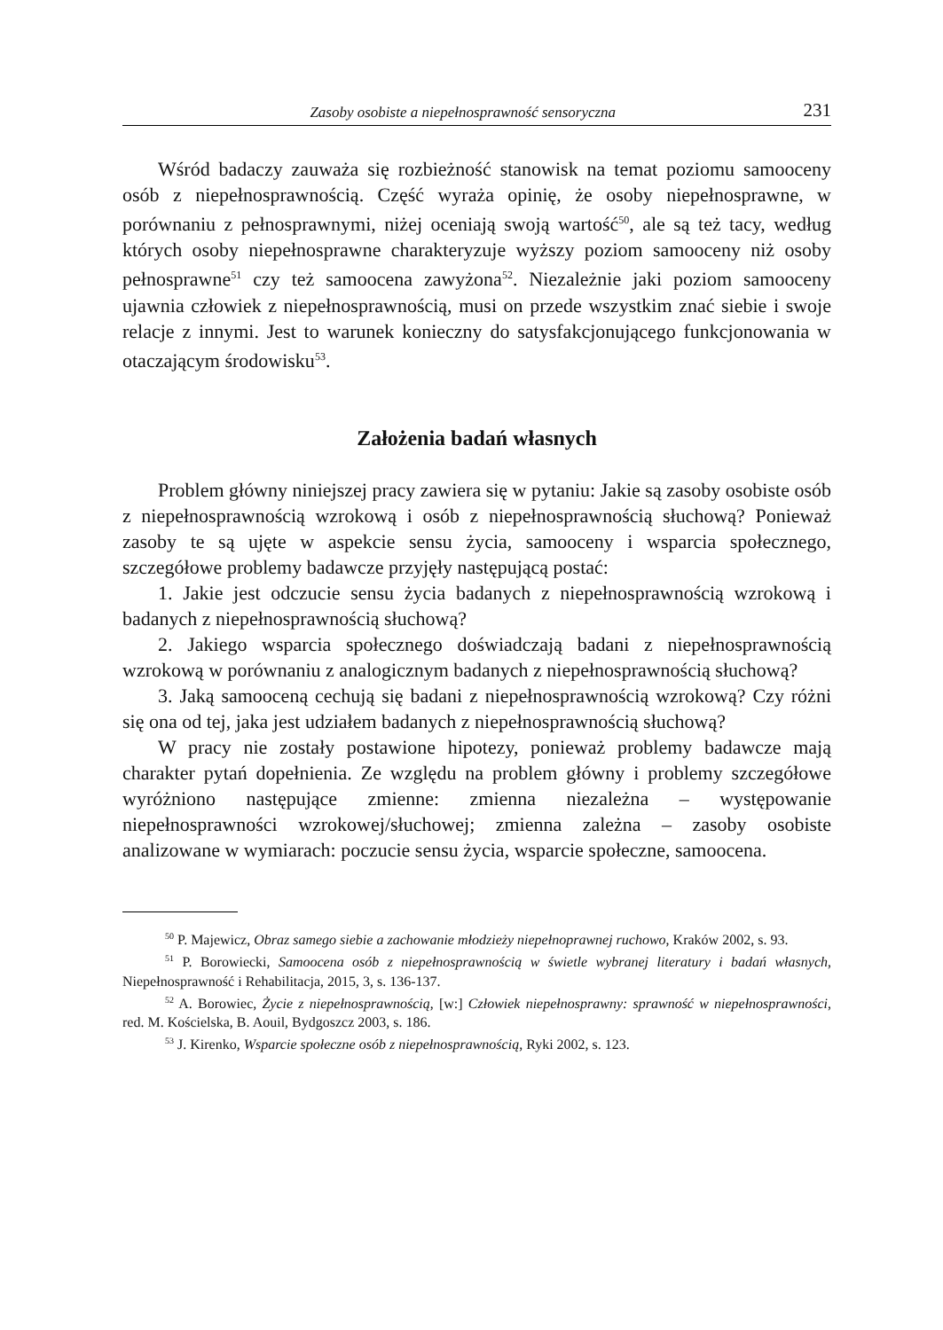Zasoby osobiste a niepełnosprawność sensoryczna 231
Wśród badaczy zauważa się rozbieżność stanowisk na temat poziomu samooceny osób z niepełnosprawnością. Część wyraża opinię, że osoby niepełnosprawne, w porównaniu z pełnosprawnymi, niżej oceniają swoją wartość<sup>50</sup>, ale są też tacy, według których osoby niepełnosprawne charakteryzuje wyższy poziom samooceny niż osoby pełnosprawne<sup>51</sup> czy też samoocena zawyżona<sup>52</sup>. Niezależnie jaki poziom samooceny ujawnia człowiek z niepełnosprawnością, musi on przede wszystkim znać siebie i swoje relacje z innymi. Jest to warunek konieczny do satysfakcjonującego funkcjonowania w otaczającym środowisku<sup>53</sup>.
Założenia badań własnych
Problem główny niniejszej pracy zawiera się w pytaniu: Jakie są zasoby osobiste osób z niepełnosprawnością wzrokową i osób z niepełnosprawnością słuchową? Ponieważ zasoby te są ujęte w aspekcie sensu życia, samooceny i wsparcia społecznego, szczegółowe problemy badawcze przyjęły następującą postać:
1. Jakie jest odczucie sensu życia badanych z niepełnosprawnością wzrokową i badanych z niepełnosprawnością słuchową?
2. Jakiego wsparcia społecznego doświadczają badani z niepełnosprawnością wzrokową w porównaniu z analogicznym badanych z niepełnosprawnością słuchową?
3. Jaką samooceną cechują się badani z niepełnosprawnością wzrokową? Czy różni się ona od tej, jaka jest udziałem badanych z niepełnosprawnością słuchową?
W pracy nie zostały postawione hipotezy, ponieważ problemy badawcze mają charakter pytań dopełnienia. Ze względu na problem główny i problemy szczegółowe wyróżniono następujące zmienne: zmienna niezależna – występowanie niepełnosprawności wzrokowej/słuchowej; zmienna zależna – zasoby osobiste analizowane w wymiarach: poczucie sensu życia, wsparcie społeczne, samoocena.
<sup>50</sup> P. Majewicz, Obraz samego siebie a zachowanie młodzieży niepełnoprawnej ruchowo, Kraków 2002, s. 93.
<sup>51</sup> P. Borowiecki, Samoocena osób z niepełnosprawnością w świetle wybranej literatury i badań własnych, Niepełnosprawność i Rehabilitacja, 2015, 3, s. 136-137.
<sup>52</sup> A. Borowiec, Życie z niepełnosprawnością, [w:] Człowiek niepełnosprawny: sprawność w niepełnosprawności, red. M. Kościelska, B. Aouil, Bydgoszcz 2003, s. 186.
<sup>53</sup> J. Kirenko, Wsparcie społeczne osób z niepełnosprawnością, Ryki 2002, s. 123.